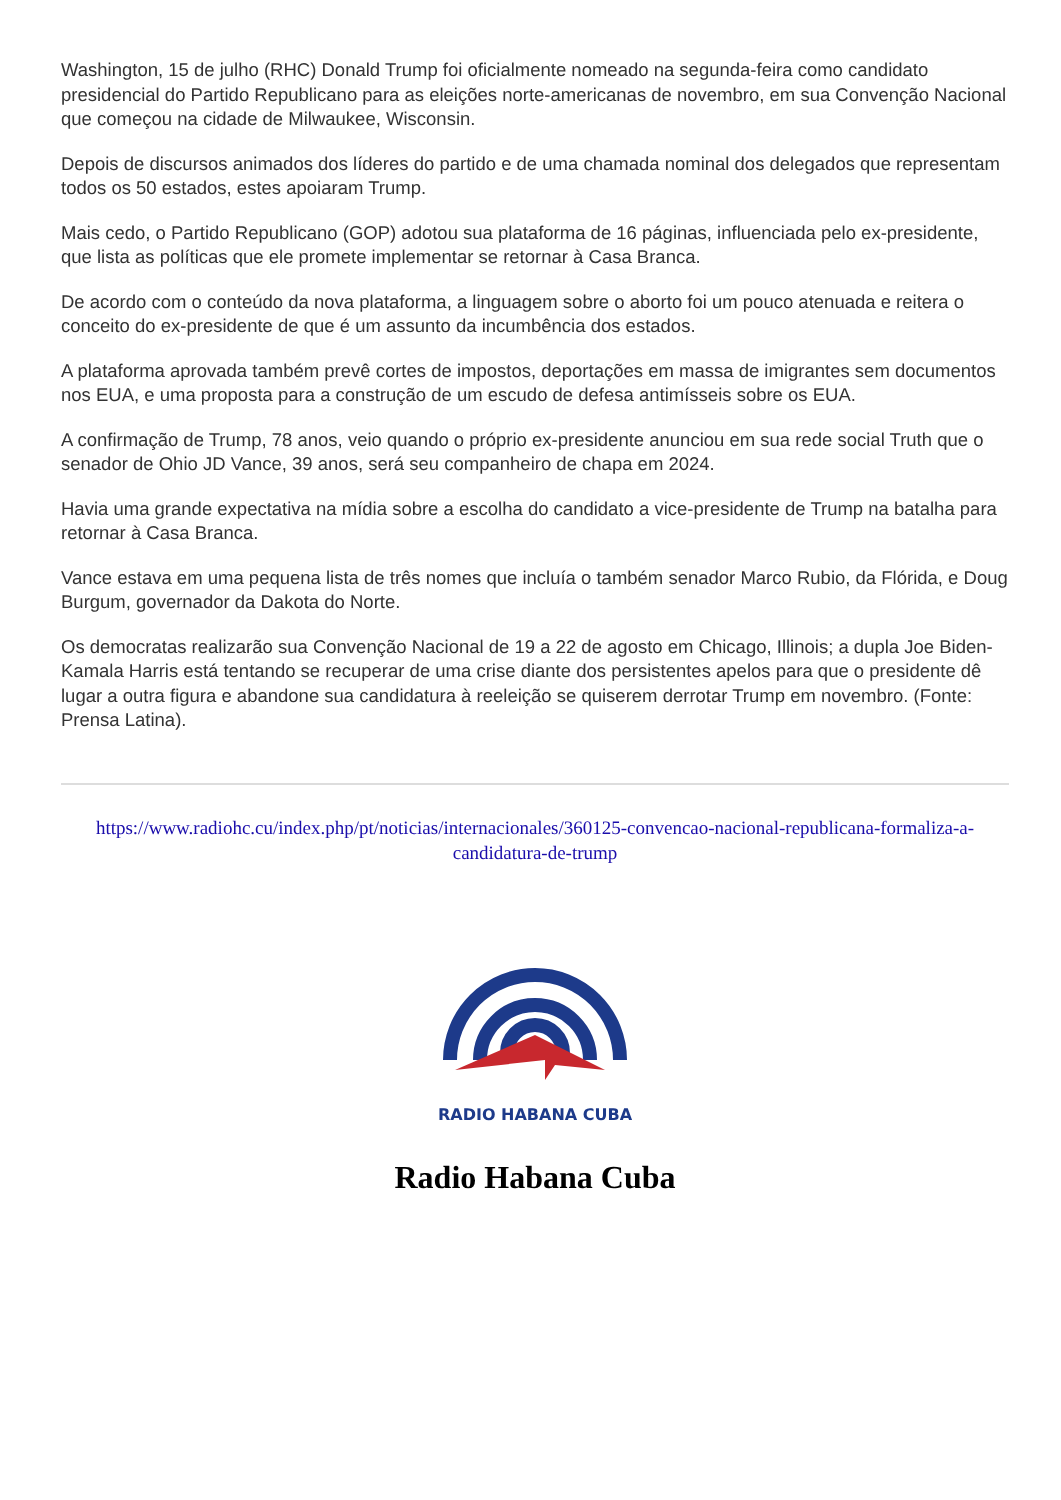Washington, 15 de julho (RHC) Donald Trump foi oficialmente nomeado na segunda-feira como candidato presidencial do Partido Republicano para as eleições norte-americanas de novembro, em sua Convenção Nacional que começou na cidade de Milwaukee, Wisconsin.
Depois de discursos animados dos líderes do partido e de uma chamada nominal dos delegados que representam todos os 50 estados, estes apoiaram Trump.
Mais cedo, o Partido Republicano (GOP) adotou sua plataforma de 16 páginas, influenciada pelo ex-presidente, que lista as políticas que ele promete implementar se retornar à Casa Branca.
De acordo com o conteúdo da nova plataforma, a linguagem sobre o aborto foi um pouco atenuada e reitera o conceito do ex-presidente de que é um assunto da incumbência dos estados.
A plataforma aprovada também prevê cortes de impostos, deportações em massa de imigrantes sem documentos nos EUA, e uma proposta para a construção de um escudo de defesa antimísseis sobre os EUA.
A confirmação de Trump, 78 anos, veio quando o próprio ex-presidente anunciou em sua rede social Truth que o senador de Ohio JD Vance, 39 anos, será seu companheiro de chapa em 2024.
Havia uma grande expectativa na mídia sobre a escolha do candidato a vice-presidente de Trump na batalha para retornar à Casa Branca.
Vance estava em uma pequena lista de três nomes que incluía o também senador Marco Rubio, da Flórida, e Doug Burgum, governador da Dakota do Norte.
Os democratas realizarão sua Convenção Nacional de 19 a 22 de agosto em Chicago, Illinois; a dupla Joe Biden-Kamala Harris está tentando se recuperar de uma crise diante dos persistentes apelos para que o presidente dê lugar a outra figura e abandone sua candidatura à reeleição se quiserem derrotar Trump em novembro. (Fonte: Prensa Latina).
https://www.radiohc.cu/index.php/pt/noticias/internacionales/360125-convencao-nacional-republicana-formaliza-a-candidatura-de-trump
RADIO HABANA CUBA
Radio Habana Cuba